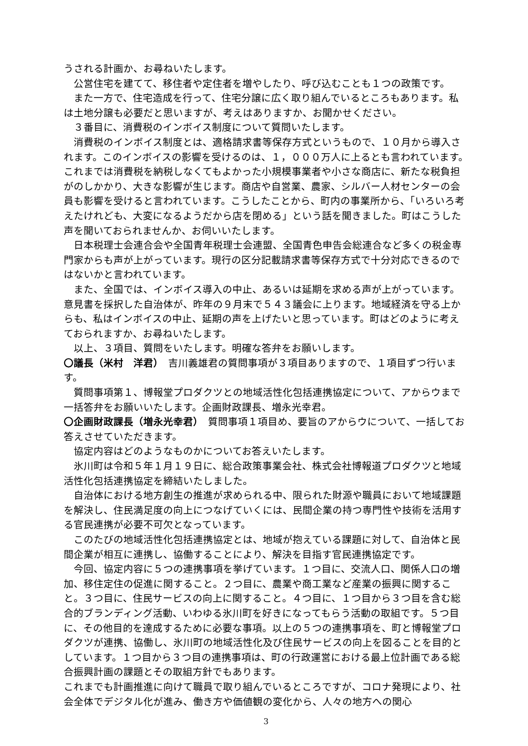うされる計画か、お尋ねいたします。
　公営住宅を建てて、移住者や定住者を増やしたり、呼び込むことも１つの政策です。
　また一方で、住宅造成を行って、住宅分譲に広く取り組んでいるところもあります。私は土地分譲も必要だと思いますが、考えはありますか、お聞かせください。
　３番目に、消費税のインボイス制度について質問いたします。
　消費税のインボイス制度とは、適格請求書等保存方式というもので、１０月から導入されます。このインボイスの影響を受けるのは、１，０００万人に上るとも言われています。これまでは消費税を納税しなくてもよかった小規模事業者や小さな商店に、新たな税負担がのしかかり、大きな影響が生じます。商店や自営業、農家、シルバー人材センターの会員も影響を受けると言われています。こうしたことから、町内の事業所から、「いろいろ考えたけれども、大変になるようだから店を閉める」という話を聞きました。町はこうした声を聞いておられませんか、お伺いいたします。
　日本税理士会連合会や全国青年税理士会連盟、全国青色申告会総連合など多くの税金専門家からも声が上がっています。現行の区分記載請求書等保存方式で十分対応できるのではないかと言われています。
　また、全国では、インボイス導入の中止、あるいは延期を求める声が上がっています。意見書を採択した自治体が、昨年の９月末で５４３議会に上ります。地域経済を守る上からも、私はインボイスの中止、延期の声を上げたいと思っています。町はどのように考えておられますか、お尋ねいたします。
　以上、３項目、質問をいたします。明確な答弁をお願いします。
〇議長（米村　洋君）　吉川義雄君の質問事項が３項目ありますので、１項目ずつ行います。
　質問事項第１、博報堂プロダクツとの地域活性化包括連携協定について、アからウまで一括答弁をお願いいたします。企画財政課長、増永光幸君。
〇企画財政課長（増永光幸君）　質問事項１項目め、要旨のアからウについて、一括してお答えさせていただきます。
　協定内容はどのようなものかについてお答えいたします。
　氷川町は令和５年１月１９日に、総合政策事業会社、株式会社博報道プロダクツと地域活性化包括連携協定を締結いたしました。
　自治体における地方創生の推進が求められる中、限られた財源や職員において地域課題を解決し、住民満足度の向上につなげていくには、民間企業の持つ専門性や技術を活用する官民連携が必要不可欠となっています。
　このたびの地域活性化包括連携協定とは、地域が抱えている課題に対して、自治体と民間企業が相互に連携し、協働することにより、解決を目指す官民連携協定です。
　今回、協定内容に５つの連携事項を挙げています。１つ目に、交流人口、関係人口の増加、移住定住の促進に関すること。２つ目に、農業や商工業など産業の振興に関すること。３つ目に、住民サービスの向上に関すること。４つ目に、１つ目から３つ目を含む総合的ブランディング活動、いわゆる氷川町を好きになってもらう活動の取組です。５つ目に、その他目的を達成するために必要な事項。以上の５つの連携事項を、町と博報堂プロダクツが連携、協働し、氷川町の地域活性化及び住民サービスの向上を図ることを目的としています。１つ目から３つ目の連携事項は、町の行政運営における最上位計画である総合振興計画の課題とその取組方針でもあります。
これまでも計画推進に向けて職員で取り組んでいるところですが、コロナ発現により、社会全体でデジタル化が進み、働き方や価値観の変化から、人々の地方への関心
3